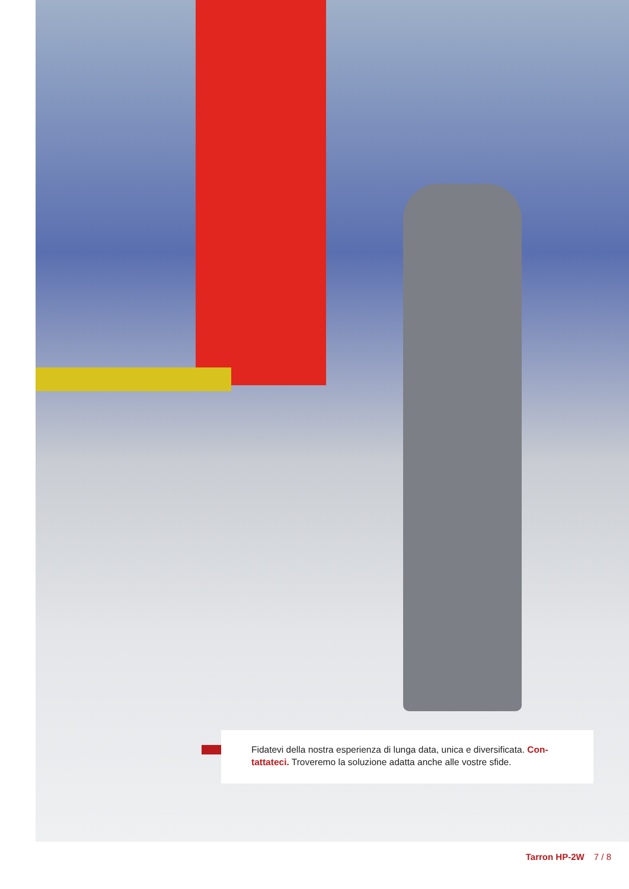Fidatevi della nostra esperienza di lunga data, unica e diversificata. Con-tattateci. Troveremo la soluzione adatta anche alle vostre sfide.
Tarron HP-2W 7 / 8